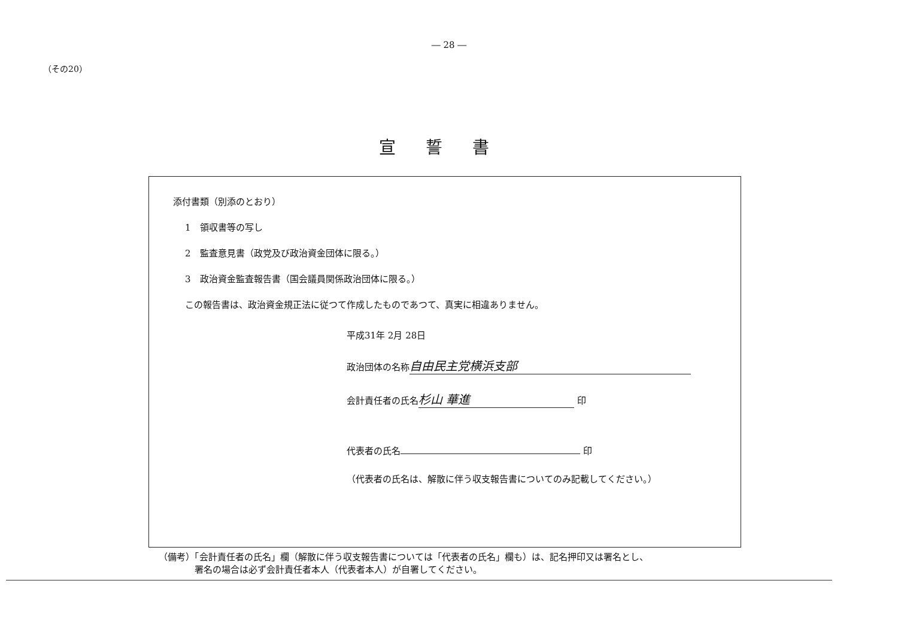― 28 ―
（その20）
宣誓書
添付書類（別添のとおり）
1　領収書等の写し
2　監査意見書（政党及び政治資金団体に限る。）
3　政治資金監査報告書（国会議員関係政治団体に限る。）
この報告書は、政治資金規正法に従つて作成したものであつて、真実に相違ありません。
平成31年 2月 28日
政治団体の名称 自由民主党横浜支部
会計責任者の氏名 杉山 華進 印
代表者の氏名 印
（代表者の氏名は、解散に伴う収支報告書についてのみ記載してください。）
（備考）「会計責任者の氏名」欄（解散に伴う収支報告書については「代表者の氏名」欄も）は、記名押印又は署名とし、
　　　　署名の場合は必ず会計責任者本人（代表者本人）が自署してください。